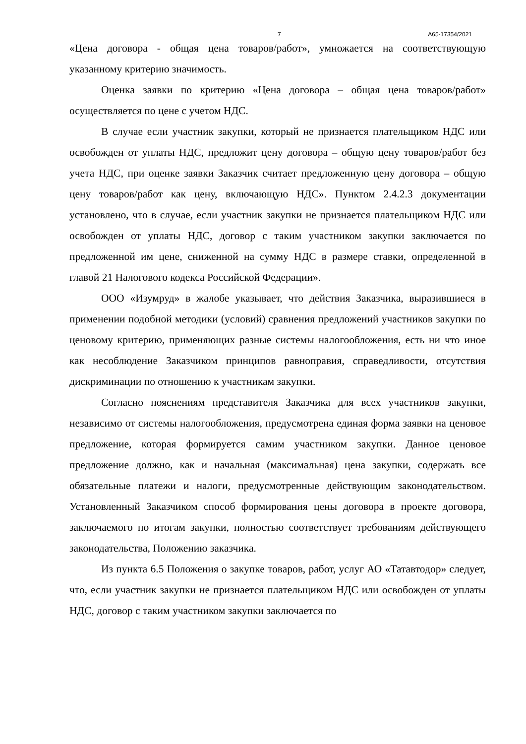7 А65-17354/2021
«Цена договора - общая цена товаров/работ», умножается на соответствующую указанному критерию значимость.
Оценка заявки по критерию «Цена договора – общая цена товаров/работ» осуществляется по цене с учетом НДС.
В случае если участник закупки, который не признается плательщиком НДС или освобожден от уплаты НДС, предложит цену договора – общую цену товаров/работ без учета НДС, при оценке заявки Заказчик считает предложенную цену договора – общую цену товаров/работ как цену, включающую НДС». Пунктом 2.4.2.3 документации установлено, что в случае, если участник закупки не признается плательщиком НДС или освобожден от уплаты НДС, договор с таким участником закупки заключается по предложенной им цене, сниженной на сумму НДС в размере ставки, определенной в главой 21 Налогового кодекса Российской Федерации».
ООО «Изумруд» в жалобе указывает, что действия Заказчика, выразившиеся в применении подобной методики (условий) сравнения предложений участников закупки по ценовому критерию, применяющих разные системы налогообложения, есть ни что иное как несоблюдение Заказчиком принципов равноправия, справедливости, отсутствия дискриминации по отношению к участникам закупки.
Согласно пояснениям представителя Заказчика для всех участников закупки, независимо от системы налогообложения, предусмотрена единая форма заявки на ценовое предложение, которая формируется самим участником закупки. Данное ценовое предложение должно, как и начальная (максимальная) цена закупки, содержать все обязательные платежи и налоги, предусмотренные действующим законодательством. Установленный Заказчиком способ формирования цены договора в проекте договора, заключаемого по итогам закупки, полностью соответствует требованиям действующего законодательства, Положению заказчика.
Из пункта 6.5 Положения о закупке товаров, работ, услуг АО «Татавтодор» следует, что, если участник закупки не признается плательщиком НДС или освобожден от уплаты НДС, договор с таким участником закупки заключается по